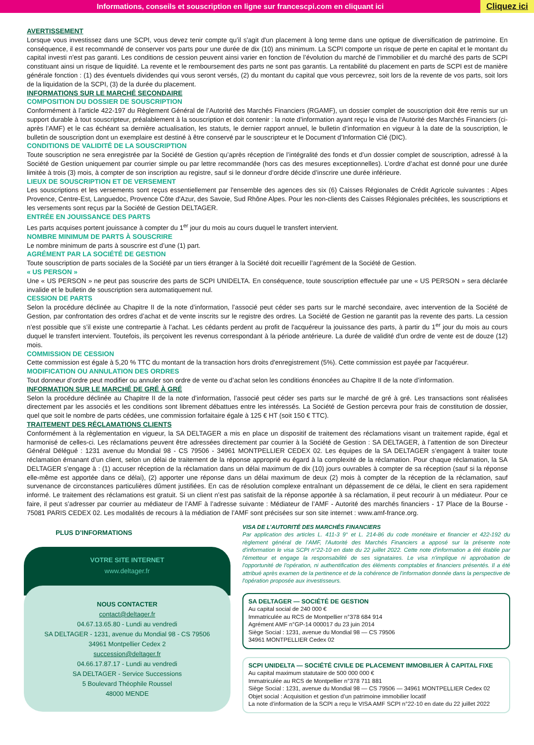Informations, conseils et souscription en ligne sur francescpi.com en cliquant ici
Cliquez ici
AVERTISSEMENT
Lorsque vous investissez dans une SCPI, vous devez tenir compte qu’il s'agit d'un placement à long terme dans une optique de diversification de patrimoine. En conséquence, il est recommandé de conserver vos parts pour une durée de dix (10) ans minimum. La SCPI comporte un risque de perte en capital et le montant du capital investi n'est pas garanti. Les conditions de cession peuvent ainsi varier en fonction de l’évolution du marché de l’immobilier et du marché des parts de SCPI constituant ainsi un risque de liquidité. La revente et le remboursement des parts ne sont pas garantis. La rentabilité du placement en parts de SCPI est de manière générale fonction : (1) des éventuels dividendes qui vous seront versés, (2) du montant du capital que vous percevrez, soit lors de la revente de vos parts, soit lors de la liquidation de la SCPI, (3) de la durée du placement.
INFORMATIONS SUR LE MARCHÉ SECONDAIRE
COMPOSITION DU DOSSIER DE SOUSCRIPTION
Conformément à l’article 422-197 du Règlement Général de l’Autorité des Marchés Financiers (RGAMF), un dossier complet de souscription doit être remis sur un support durable à tout souscripteur, préalablement à la souscription et doit contenir : la note d'information ayant reçu le visa de l'Autorité des Marchés Financiers (ci-après l’AMF) et le cas échéant sa dernière actualisation, les statuts, le dernier rapport annuel, le bulletin d’information en vigueur à la date de la souscription, le bulletin de souscription dont un exemplaire est destiné à être conservé par le souscripteur et le Document d’Information Clé (DIC).
CONDITIONS DE VALIDITÉ DE LA SOUSCRIPTION
Toute souscription ne sera enregistrée par la Société de Gestion qu’après réception de l’intégralité des fonds et d’un dossier complet de souscription, adressé à la Société de Gestion uniquement par courrier simple ou par lettre recommandée (hors cas des mesures exceptionnelles). L’ordre d’achat est donné pour une durée limitée à trois (3) mois, à compter de son inscription au registre, sauf si le donneur d’ordre décide d’inscrire une durée inférieure.
LIEUX DE SOUSCRIPTION ET DE VERSEMENT
Les souscriptions et les versements sont reçus essentiellement par l'ensemble des agences des six (6) Caisses Régionales de Crédit Agricole suivantes : Alpes Provence, Centre-Est, Languedoc, Provence Côte d'Azur, des Savoie, Sud Rhône Alpes. Pour les non-clients des Caisses Régionales précitées, les souscriptions et les versements sont reçus par la Société de Gestion DELTAGER.
ENTRÉE EN JOUISSANCE DES PARTS
Les parts acquises portent jouissance à compter du 1<sup>er</sup> jour du mois au cours duquel le transfert intervient.
NOMBRE MINIMUM DE PARTS À SOUSCRIRE
Le nombre minimum de parts à souscrire est d’une (1) part.
AGRÉMENT PAR LA SOCIÉTÉ DE GESTION
Toute souscription de parts sociales de la Société par un tiers étranger à la Société doit recueillir l’agrément de la Société de Gestion.
« US PERSON »
Une « US PERSON » ne peut pas souscrire des parts de SCPI UNIDELTA. En conséquence, toute souscription effectuée par une « US PERSON » sera déclarée invalide et le bulletin de souscription sera automatiquement nul.
CESSION DE PARTS
Selon la procédure déclinée au Chapitre II de la note d’information, l’associé peut céder ses parts sur le marché secondaire, avec intervention de la Société de Gestion, par confrontation des ordres d’achat et de vente inscrits sur le registre des ordres. La Société de Gestion ne garantit pas la revente des parts. La cession n’est possible que s’il existe une contrepartie à l’achat. Les cédants perdent au profit de l'acquéreur la jouissance des parts, à partir du 1<sup>er</sup> jour du mois au cours duquel le transfert intervient. Toutefois, ils perçoivent les revenus correspondant à la période antérieure. La durée de validité d'un ordre de vente est de douze (12) mois.
COMMISSION DE CESSION
Cette commission est égale à 5,20 % TTC du montant de la transaction hors droits d'enregistrement (5%). Cette commission est payée par l'acquéreur.
MODIFICATION OU ANNULATION DES ORDRES
Tout donneur d’ordre peut modifier ou annuler son ordre de vente ou d’achat selon les conditions énoncées au Chapitre II de la note d’information.
INFORMATION SUR LE MARCHÉ DE GRÉ À GRÉ
Selon la procédure déclinée au Chapitre II de la note d’information, l’associé peut céder ses parts sur le marché de gré à gré. Les transactions sont réalisées directement par les associés et les conditions sont librement débattues entre les intéressés. La Société de Gestion percevra pour frais de constitution de dossier, quel que soit le nombre de parts cédées, une commission forfaitaire égale à 125 € HT (soit 150 € TTC).
TRAITEMENT DES RÉCLAMATIONS CLIENTS
Conformément à la règlementation en vigueur, la SA DELTAGER a mis en place un dispositif de traitement des réclamations visant un traitement rapide, égal et harmonisé de celles-ci. Les réclamations peuvent être adressées directement par courrier à la Société de Gestion : SA DELTAGER, à l’attention de son Directeur Général Délégué : 1231 avenue du Mondial 98 - CS 79506 - 34961 MONTPELLIER CEDEX 02. Les équipes de la SA DELTAGER s’engagent à traiter toute réclamation émanant d’un client, selon un délai de traitement de la réponse approprié eu égard à la complexité de la réclamation. Pour chaque réclamation, la SA DELTAGER s’engage à : (1) accuser réception de la réclamation dans un délai maximum de dix (10) jours ouvrables à compter de sa réception (sauf si la réponse elle-même est apportée dans ce délai), (2) apporter une réponse dans un délai maximum de deux (2) mois à compter de la réception de la réclamation, sauf survenance de circonstances particulières dûment justifiées. En cas de résolution complexe entraînant un dépassement de ce délai, le client en sera rapidement informé. Le traitement des réclamations est gratuit. Si un client n’est pas satisfait de la réponse apportée à sa réclamation, il peut recourir à un médiateur. Pour ce faire, il peut s’adresser par courrier au médiateur de l’AMF à l’adresse suivante : Médiateur de l’AMF - Autorité des marchés financiers - 17 Place de la Bourse - 75081 PARIS CEDEX 02. Les modalités de recours à la médiation de l’AMF sont précisées sur son site internet : www.amf-france.org.
PLUS D’INFORMATIONS
VOTRE SITE INTERNET
www.deltager.fr
NOUS CONTACTER
contact@deltager.fr
04.67.13.65.80 - Lundi au vendredi
SA DELTAGER - 1231, avenue du Mondial 98 - CS 79506
34961 Montpellier Cedex 2
succession@deltager.fr
04.66.17.87.17 - Lundi au vendredi
SA DELTAGER - Service Successions
5 Boulevard Théophile Roussel
48000 MENDE
VISA DE L’AUTORITÉ DES MARCHÉS FINANCIERS
Par application des articles L. 411-3 9° et L. 214-86 du code monétaire et financier et 422-192 du règlement général de l’AMF, l'Autorité des Marchés Financiers a apposé sur la présente note d'information le visa SCPI n°22-10 en date du 22 juillet 2022. Cette note d'information a été établie par l'émetteur et engage la responsabilité de ses signataires. Le visa n'implique ni approbation de l'opportunité de l'opération, ni authentification des éléments comptables et financiers présentés. Il a été attribué après examen de la pertinence et de la cohérence de l'information donnée dans la perspective de l'opération proposée aux investisseurs.
SA DELTAGER — SOCIÉTÉ DE GESTION
Au capital social de 240 000 €
Immatriculée au RCS de Montpellier n°378 684 914
Agrément AMF n°GP-14 000017 du 23 juin 2014
Siège Social : 1231, avenue du Mondial 98 — CS 79506
34961 MONTPELLIER Cedex 02
SCPI UNIDELTA — SOCIÉTÉ CIVILE DE PLACEMENT IMMOBILIER À CAPITAL FIXE
Au capital maximum statutaire de 500 000 000 €
Immatriculée au RCS de Montpellier n°378 711 881
Siège Social : 1231, avenue du Mondial 98 — CS 79506 — 34961 MONTPELLIER Cedex 02
Objet social : Acquisition et gestion d’un patrimoine immobilier locatif
La note d’information de la SCPI a reçu le VISA AMF SCPI n°22-10 en date du 22 juillet 2022